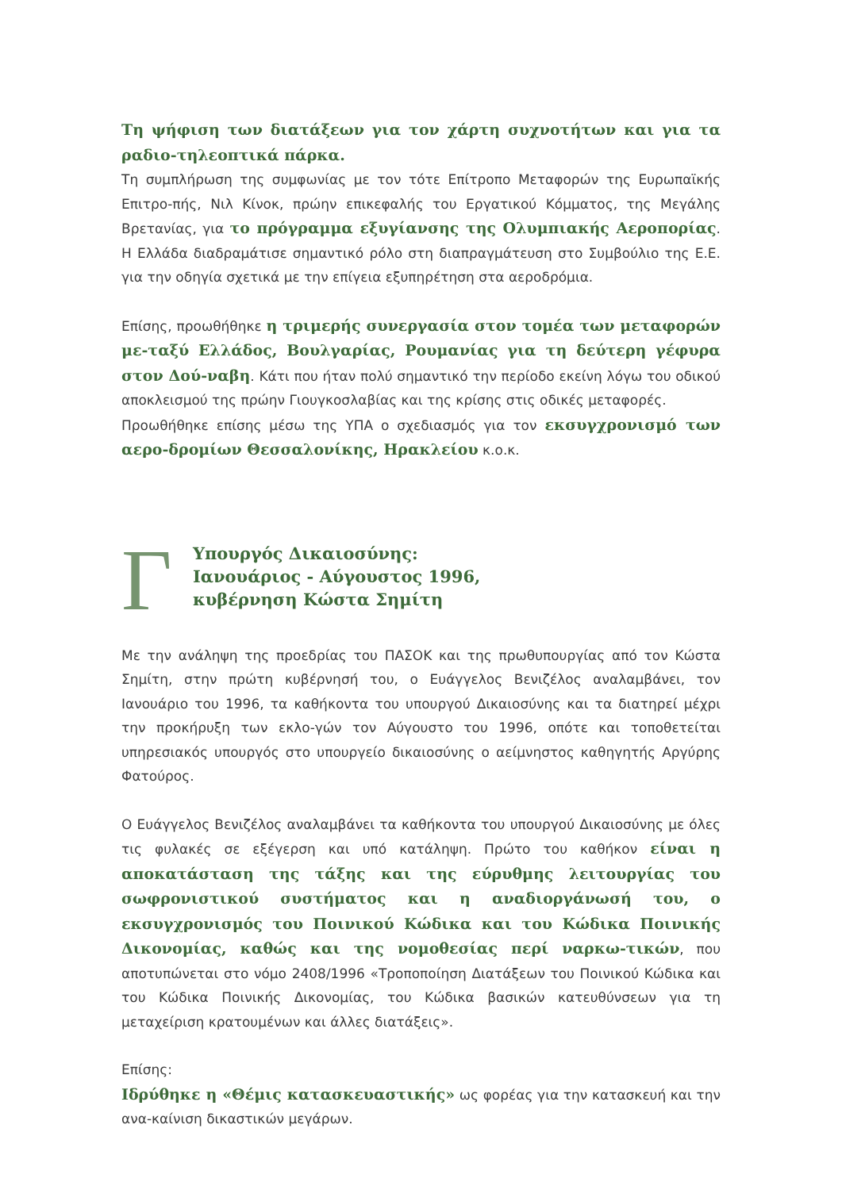Τη ψήφιση των διατάξεων για τον χάρτη συχνοτήτων και για τα ραδιο-τηλεοπτικά πάρκα.
Τη συμπλήρωση της συμφωνίας με τον τότε Επίτροπο Μεταφορών της Ευρωπαϊκής Επιτρο-πής, Νιλ Κίνοκ, πρώην επικεφαλής του Εργατικού Κόμματος, της Μεγάλης Βρετανίας, για το πρόγραμμα εξυγίανσης της Ολυμπιακής Αεροπορίας. Η Ελλάδα διαδραμάτισε σημαντικό ρόλο στη διαπραγμάτευση στο Συμβούλιο της Ε.Ε. για την οδηγία σχετικά με την επίγεια εξυπηρέτηση στα αεροδρόμια.
Επίσης, προωθήθηκε η τριμερής συνεργασία στον τομέα των μεταφορών με-ταξύ Ελλάδος, Βουλγαρίας, Ρουμανίας για τη δεύτερη γέφυρα στον Δού-ναβη. Κάτι που ήταν πολύ σημαντικό την περίοδο εκείνη λόγω του οδικού αποκλεισμού της πρώην Γιουγκοσλαβίας και της κρίσης στις οδικές μεταφορές.
Προωθήθηκε επίσης μέσω της ΥΠΑ ο σχεδιασμός για τον εκσυγχρονισμό των αερο-δρομίων Θεσσαλονίκης, Ηρακλείου κ.ο.κ.
Γ
Υπουργός Δικαιοσύνης:
Ιανουάριος - Αύγουστος 1996,
κυβέρνηση Κώστα Σημίτη
Με την ανάληψη της προεδρίας του ΠΑΣΟΚ και της πρωθυπουργίας από τον Κώστα Σημίτη, στην πρώτη κυβέρνησή του, ο Ευάγγελος Βενιζέλος αναλαμβάνει, τον Ιανουάριο του 1996, τα καθήκοντα του υπουργού Δικαιοσύνης και τα διατηρεί μέχρι την προκήρυξη των εκλο-γών τον Αύγουστο του 1996, οπότε και τοποθετείται υπηρεσιακός υπουργός στο υπουργείο δικαιοσύνης ο αείμνηστος καθηγητής Αργύρης Φατούρος.
Ο Ευάγγελος Βενιζέλος αναλαμβάνει τα καθήκοντα του υπουργού Δικαιοσύνης με όλες τις φυλακές σε εξέγερση και υπό κατάληψη. Πρώτο του καθήκον είναι η αποκατάσταση της τάξης και της εύρυθμης λειτουργίας του σωφρονιστικού συστήματος και η αναδιοργάνωσή του, ο εκσυγχρονισμός του Ποινικού Κώδικα και του Κώδικα Ποινικής Δικονομίας, καθώς και της νομοθεσίας περί ναρκω-τικών, που αποτυπώνεται στο νόμο 2408/1996 «Τροποποίηση Διατάξεων του Ποινικού Κώδικα και του Κώδικα Ποινικής Δικονομίας, του Κώδικα βασικών κατευθύνσεων για τη μεταχείριση κρατουμένων και άλλες διατάξεις».
Επίσης:
Ιδρύθηκε η «Θέμις κατασκευαστικής» ως φορέας για την κατασκευή και την ανα-καίνιση δικαστικών μεγάρων.